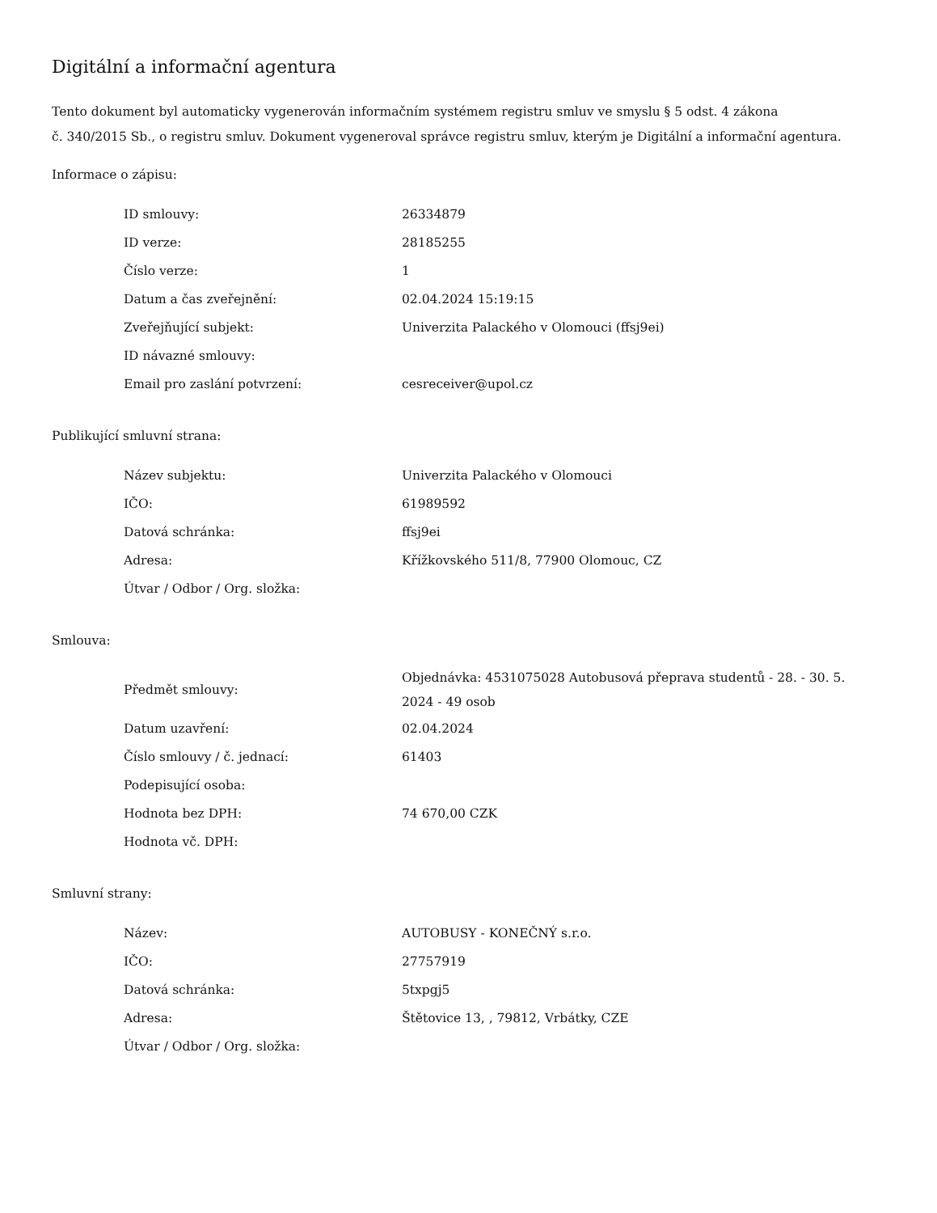Digitální a informační agentura
Tento dokument byl automaticky vygenerován informačním systémem registru smluv ve smyslu § 5 odst. 4 zákona
č. 340/2015 Sb., o registru smluv. Dokument vygeneroval správce registru smluv, kterým je Digitální a informační agentura.
Informace o zápisu:
| ID smlouvy: | 26334879 |
| ID verze: | 28185255 |
| Číslo verze: | 1 |
| Datum a čas zveřejnění: | 02.04.2024 15:19:15 |
| Zveřejňující subjekt: | Univerzita Palackého v Olomouci (ffsj9ei) |
| ID návazné smlouvy: | |
| Email pro zaslání potvrzení: | cesreceiver@upol.cz |
Publikující smluvní strana:
| Název subjektu: | Univerzita Palackého v Olomouci |
| IČO: | 61989592 |
| Datová schránka: | ffsj9ei |
| Adresa: | Křížkovského 511/8, 77900 Olomouc, CZ |
| Útvar / Odbor / Org. složka: | |
Smlouva:
| Předmět smlouvy: | Objednávka: 4531075028 Autobusová přeprava studentů - 28. - 30. 5. 2024 - 49 osob |
| Datum uzavření: | 02.04.2024 |
| Číslo smlouvy / č. jednací: | 61403 |
| Podepisující osoba: | |
| Hodnota bez DPH: | 74 670,00 CZK |
| Hodnota vč. DPH: | |
Smluvní strany:
| Název: | AUTOBUSY - KONEČNÝ s.r.o. |
| IČO: | 27757919 |
| Datová schránka: | 5txpgj5 |
| Adresa: | Štětovice 13, , 79812, Vrbátky, CZE |
| Útvar / Odbor / Org. složka: | |